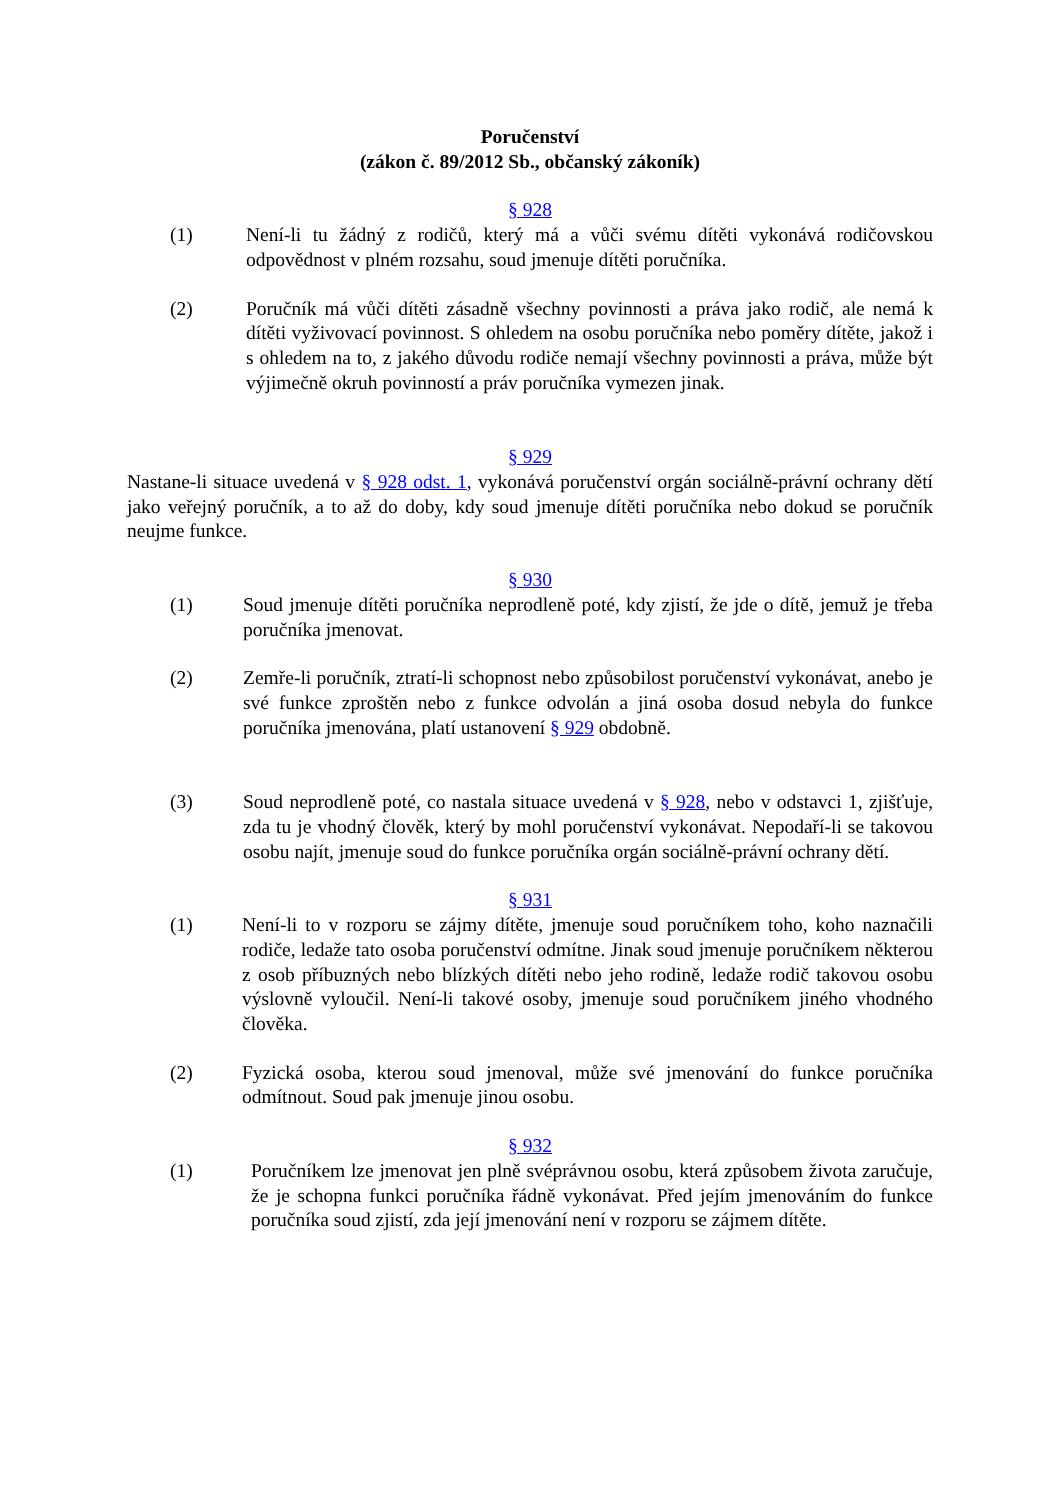Poručenství
(zákon č. 89/2012 Sb., občanský zákoník)
§ 928
(1) Není-li tu žádný z rodičů, který má a vůči svému dítěti vykonává rodičovskou odpovědnost v plném rozsahu, soud jmenuje dítěti poručníka.
(2) Poručník má vůči dítěti zásadně všechny povinnosti a práva jako rodič, ale nemá k dítěti vyživovací povinnost. S ohledem na osobu poručníka nebo poměry dítěte, jakož i s ohledem na to, z jakého důvodu rodiče nemají všechny povinnosti a práva, může být výjimečně okruh povinností a práv poručníka vymezen jinak.
§ 929
Nastane-li situace uvedená v § 928 odst. 1, vykonává poručenství orgán sociálně-právní ochrany dětí jako veřejný poručník, a to až do doby, kdy soud jmenuje dítěti poručníka nebo dokud se poručník neujme funkce.
§ 930
(1) Soud jmenuje dítěti poručníka neprodleně poté, kdy zjistí, že jde o dítě, jemuž je třeba poručníka jmenovat.
(2) Zemře-li poručník, ztratí-li schopnost nebo způsobilost poručenství vykonávat, anebo je své funkce zproštěn nebo z funkce odvolán a jiná osoba dosud nebyla do funkce poručníka jmenována, platí ustanovení § 929 obdobně.
(3) Soud neprodleně poté, co nastala situace uvedená v § 928, nebo v odstavci 1, zjišťuje, zda tu je vhodný člověk, který by mohl poručenství vykonávat. Nepodaří-li se takovou osobu najít, jmenuje soud do funkce poručníka orgán sociálně-právní ochrany dětí.
§ 931
(1) Není-li to v rozporu se zájmy dítěte, jmenuje soud poručníkem toho, koho naznačili rodiče, ledaže tato osoba poručenství odmítne. Jinak soud jmenuje poručníkem některou z osob příbuzných nebo blízkých dítěti nebo jeho rodině, ledaže rodič takovou osobu výslovně vyloučil. Není-li takové osoby, jmenuje soud poručníkem jiného vhodného člověka.
(2) Fyzická osoba, kterou soud jmenoval, může své jmenování do funkce poručníka odmítnout. Soud pak jmenuje jinou osobu.
§ 932
(1) Poručníkem lze jmenovat jen plně svéprávnou osobu, která způsobem života zaručuje, že je schopna funkci poručníka řádně vykonávat. Před jejím jmenováním do funkce poručníka soud zjistí, zda její jmenování není v rozporu se zájmem dítěte.